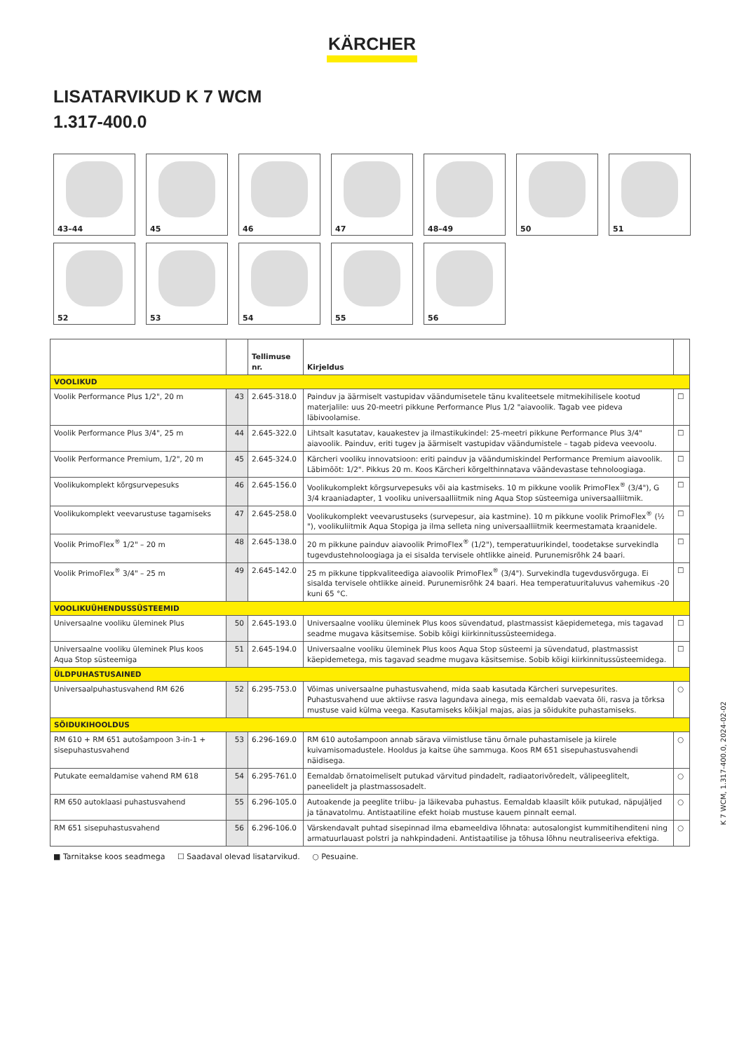KÄRCHER
LISATARVIKUD K 7 WCM
1.317-400.0
43–44
45
46
47
48–49
50
51
52
53
54
55
56
| | | Tellimuse nr. | Kirjeldus | |
| --- | --- | --- | --- | --- |
| VOOLIKUD | | | | |
| Voolik Performance Plus 1/2", 20 m | 43 | 2.645-318.0 | Painduv ja äärmiselt vastupidav väändumisetele tänu kvaliteetsele mitmekihilisele kootud materjalile: uus 20-meetri pikkune Performance Plus 1/2 "aiavoolik. Tagab vee pideva läbivoolamise. | ☐ |
| Voolik Performance Plus 3/4", 25 m | 44 | 2.645-322.0 | Lihtsalt kasutatav, kauakestev ja ilmastikukindel: 25-meetri pikkune Performance Plus 3/4" aiavoolik. Painduv, eriti tugev ja äärmiselt vastupidav väändumistele – tagab pideva veevoolu. | ☐ |
| Voolik Performance Premium, 1/2", 20 m | 45 | 2.645-324.0 | Kärcheri vooliku innovatsioon: eriti painduv ja väändumiskindel Performance Premium aiavoolik. Läbimõõt: 1/2". Pikkus 20 m. Koos Kärcheri kõrgelthinnatava väändevastase tehnoloogiaga. | ☐ |
| Voolikukomplekt kõrgsurvepesuks | 46 | 2.645-156.0 | Voolikukomplekt kõrgsurvepesuks või aia kastmiseks. 10 m pikkune voolik PrimoFlex<sup>®</sup> (3/4"), G 3/4 kraaniadapter, 1 vooliku universaalliitmik ning Aqua Stop süsteemiga universaalliitmik. | ☐ |
| Voolikukomplekt veevarustuse tagamiseks | 47 | 2.645-258.0 | Voolikukomplekt veevarustuseks (survepesur, aia kastmine). 10 m pikkune voolik PrimoFlex<sup>®</sup> (½ "), voolikuliitmik Aqua Stopiga ja ilma selleta ning universaalliitmik keermestamata kraanidele. | ☐ |
| Voolik PrimoFlex<sup>®</sup> 1/2" – 20 m | 48 | 2.645-138.0 | 20 m pikkune painduv aiavoolik PrimoFlex<sup>®</sup> (1/2"), temperatuurikindel, toodetakse survekindla tugevdustehnoloogiaga ja ei sisalda tervisele ohtlikke aineid. Purunemisrõhk 24 baari. | ☐ |
| Voolik PrimoFlex<sup>®</sup> 3/4" – 25 m | 49 | 2.645-142.0 | 25 m pikkune tippkvaliteediga aiavoolik PrimoFlex<sup>®</sup> (3/4"). Survekindla tugevdusvõrguga. Ei sisalda tervisele ohtlikke aineid. Purunemisrõhk 24 baari. Hea temperatuuritaluvus vahemikus -20 kuni 65 °C. | ☐ |
| VOOLIKUÜHENDUSSÜSTEEMID | | | | |
| Universaalne vooliku üleminek Plus | 50 | 2.645-193.0 | Universaalne vooliku üleminek Plus koos süvendatud, plastmassist käepidemetega, mis tagavad seadme mugava käsitsemise. Sobib kõigi kiirkinnitussüsteemidega. | ☐ |
| Universaalne vooliku üleminek Plus koos Aqua Stop süsteemiga | 51 | 2.645-194.0 | Universaalne vooliku üleminek Plus koos Aqua Stop süsteemi ja süvendatud, plastmassist käepidemetega, mis tagavad seadme mugava käsitsemise. Sobib kõigi kiirkinnitussüsteemidega. | ☐ |
| ÜLDPUHASTUSAINED | | | | |
| Universaalpuhastusvahend RM 626 | 52 | 6.295-753.0 | Võimas universaalne puhastusvahend, mida saab kasutada Kärcheri survepesurites. Puhastusvahend uue aktiivse rasva lagundava ainega, mis eemaldab vaevata õli, rasva ja tõrksa mustuse vaid külma veega. Kasutamiseks kõikjal majas, aias ja sõidukite puhastamiseks. | ○ |
| SÕIDUKIHOOLDUS | | | | |
| RM 610 + RM 651 autošampoon 3-in-1 + sisepuhastusvahend | 53 | 6.296-169.0 | RM 610 autošampoon annab särava viimistluse tänu õrnale puhastamisele ja kiirele kuivamisomadustele. Hooldus ja kaitse ühe sammuga. Koos RM 651 sisepuhastusvahendi näidisega. | ○ |
| Putukate eemaldamise vahend RM 618 | 54 | 6.295-761.0 | Eemaldab õrnatoimeliselt putukad värvitud pindadelt, radiaatorivõredelt, välipeeglitelt, paneelidelt ja plastmassosadelt. | ○ |
| RM 650 autoklaasi puhastusvahend | 55 | 6.296-105.0 | Autoakende ja peeglite triibu- ja läikevaba puhastus. Eemaldab klaasilt kõik putukad, näpujäljed ja tänavatolmu. Antistaatiline efekt hoiab mustuse kauem pinnalt eemal. | ○ |
| RM 651 sisepuhastusvahend | 56 | 6.296-106.0 | Värskendavalt puhtad sisepinnad ilma ebameeldiva lõhnata: autosalongist kummitihenditeni ning armatuurlauast polstri ja nahkpindadeni. Antistaatilise ja tõhusa lõhnu neutraliseeriva efektiga. | ○ |
■ Tarnitakse koos seadmega ☐ Saadaval olevad lisatarvikud. ○ Pesuaine.
K 7 WCM, 1.317-400.0, 2024-02-02